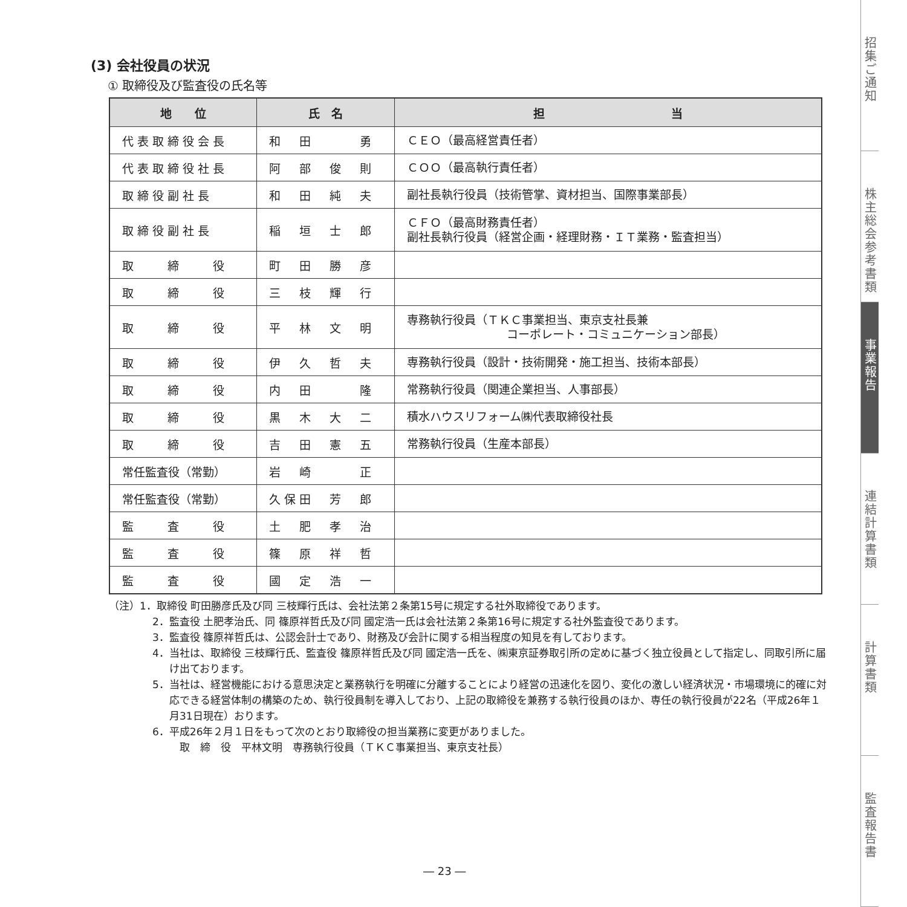(3) 会社役員の状況
① 取締役及び監査役の氏名等
| 地 位 | 氏 名 | 担 当 |
| --- | --- | --- |
| 代表取締役会長 | 和 田 勇 | ＣＥＯ（最高経営責任者） |
| 代表取締役社長 | 阿 部 俊 則 | ＣＯＯ（最高執行責任者） |
| 取締役副社長 | 和 田 純 夫 | 副社長執行役員（技術管掌、資材担当、国際事業部長） |
| 取締役副社長 | 稲 垣 士 郎 | ＣＦＯ（最高財務責任者） 副社長執行役員（経営企画・経理財務・ＩＴ業務・監査担当） |
| 取 締 役 | 町 田 勝 彦 | |
| 取 締 役 | 三 枝 輝 行 | |
| 取 締 役 | 平 林 文 明 | 専務執行役員（ＴＫＣ事業担当、東京支社長兼 コーポレート・コミュニケーション部長） |
| 取 締 役 | 伊 久 哲 夫 | 専務執行役員（設計・技術開発・施工担当、技術本部長） |
| 取 締 役 | 内 田 隆 | 常務執行役員（関連企業担当、人事部長） |
| 取 締 役 | 黒 木 大 二 | 積水ハウスリフォーム㈱代表取締役社長 |
| 取 締 役 | 吉 田 憲 五 | 常務執行役員（生産本部長） |
| 常任監査役（常勤） | 岩 崎 正 | |
| 常任監査役（常勤） | 久保田 芳 郎 | |
| 監 査 役 | 土 肥 孝 治 | |
| 監 査 役 | 篠 原 祥 哲 | |
| 監 査 役 | 國 定 浩 一 | |
（注）1．取締役 町田勝彦氏及び同 三枝輝行氏は、会社法第２条第15号に規定する社外取締役であります。
2．監査役 土肥孝治氏、同 篠原祥哲氏及び同 國定浩一氏は会社法第２条第16号に規定する社外監査役であります。
3．監査役 篠原祥哲氏は、公認会計士であり、財務及び会計に関する相当程度の知見を有しております。
4．当社は、取締役 三枝輝行氏、監査役 篠原祥哲氏及び同 國定浩一氏を、㈱東京証券取引所の定めに基づく独立役員として指定し、同取引所に届け出ております。
5．当社は、経営機能における意思決定と業務執行を明確に分離することにより経営の迅速化を図り、変化の激しい経済状況・市場環境に的確に対応できる経営体制の構築のため、執行役員制を導入しており、上記の取締役を兼務する執行役員のほか、専任の執行役員が22名（平成26年１月31日現在）おります。
6．平成26年２月１日をもって次のとおり取締役の担当業務に変更がありました。
　取　締　役　平林文明　専務執行役員（ＴＫＣ事業担当、東京支社長）
― 23 ―
招集ご通知
株主総会参考書類
事業報告
連結計算書類
計算書類
監査報告書